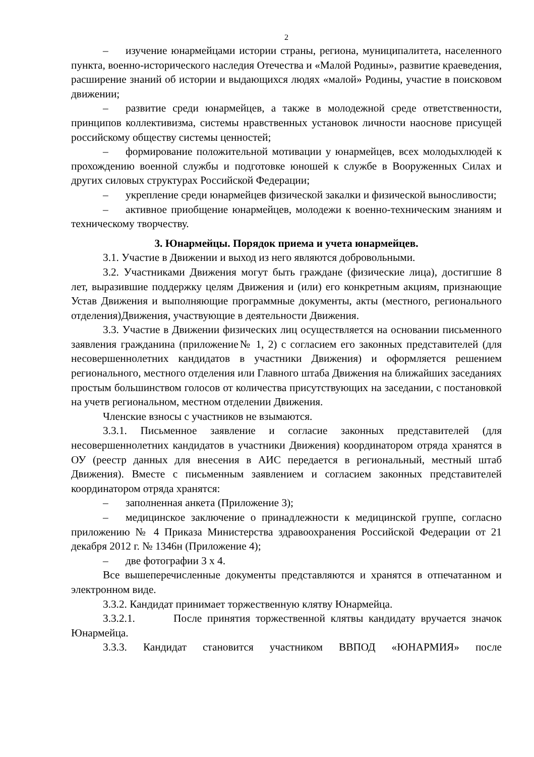2
– изучение юнармейцами истории страны, региона, муниципалитета, населенного пункта, военно-исторического наследия Отечества и «Малой Родины», развитие краеведения, расширение знаний об истории и выдающихся людях «малой» Родины, участие в поисковом движении;
– развитие среди юнармейцев, а также в молодежной среде ответственности, принципов коллективизма, системы нравственных установок личности наоснове присущей российскому обществу системы ценностей;
– формирование положительной мотивации у юнармейцев, всех молодыхлюдей к прохождению военной службы и подготовке юношей к службе в Вооруженных Силах и других силовых структурах Российской Федерации;
– укрепление среди юнармейцев физической закалки и физической выносливости;
– активное приобщение юнармейцев, молодежи к военно-техническим знаниям и техническому творчеству.
3. Юнармейцы. Порядок приема и учета юнармейцев.
3.1. Участие в Движении и выход из него являются добровольными.
3.2. Участниками Движения могут быть граждане (физические лица), достигшие 8 лет, выразившие поддержку целям Движения и (или) его конкретным акциям, признающие Устав Движения и выполняющие программные документы, акты (местного, регионального отделения)Движения, участвующие в деятельности Движения.
3.3. Участие в Движении физических лиц осуществляется на основании письменного заявления гражданина (приложение№ 1, 2) с согласием его законных представителей (для несовершеннолетних кандидатов в участники Движения) и оформляется решением регионального, местного отделения или Главного штаба Движения на ближайших заседаниях простым большинством голосов от количества присутствующих на заседании, с постановкой на учетв региональном, местном отделении Движения.
Членские взносы с участников не взымаются.
3.3.1. Письменное заявление и согласие законных представителей (для несовершеннолетних кандидатов в участники Движения) координатором отряда хранятся в ОУ (реестр данных для внесения в АИС передается в региональный, местный штаб Движения). Вместе с письменным заявлением и согласием законных представителей координатором отряда хранятся:
– заполненная анкета (Приложение 3);
– медицинское заключение о принадлежности к медицинской группе, согласно приложению № 4 Приказа Министерства здравоохранения Российской Федерации от 21 декабря 2012 г. № 1346н (Приложение 4);
– две фотографии 3 х 4.
Все вышеперечисленные документы представляются и хранятся в отпечатанном и электронном виде.
3.3.2. Кандидат принимает торжественную клятву Юнармейца.
3.3.2.1. После принятия торжественной клятвы кандидату вручается значок Юнармейца.
3.3.3. Кандидат становится участником ВВПОД «ЮНАРМИЯ» после